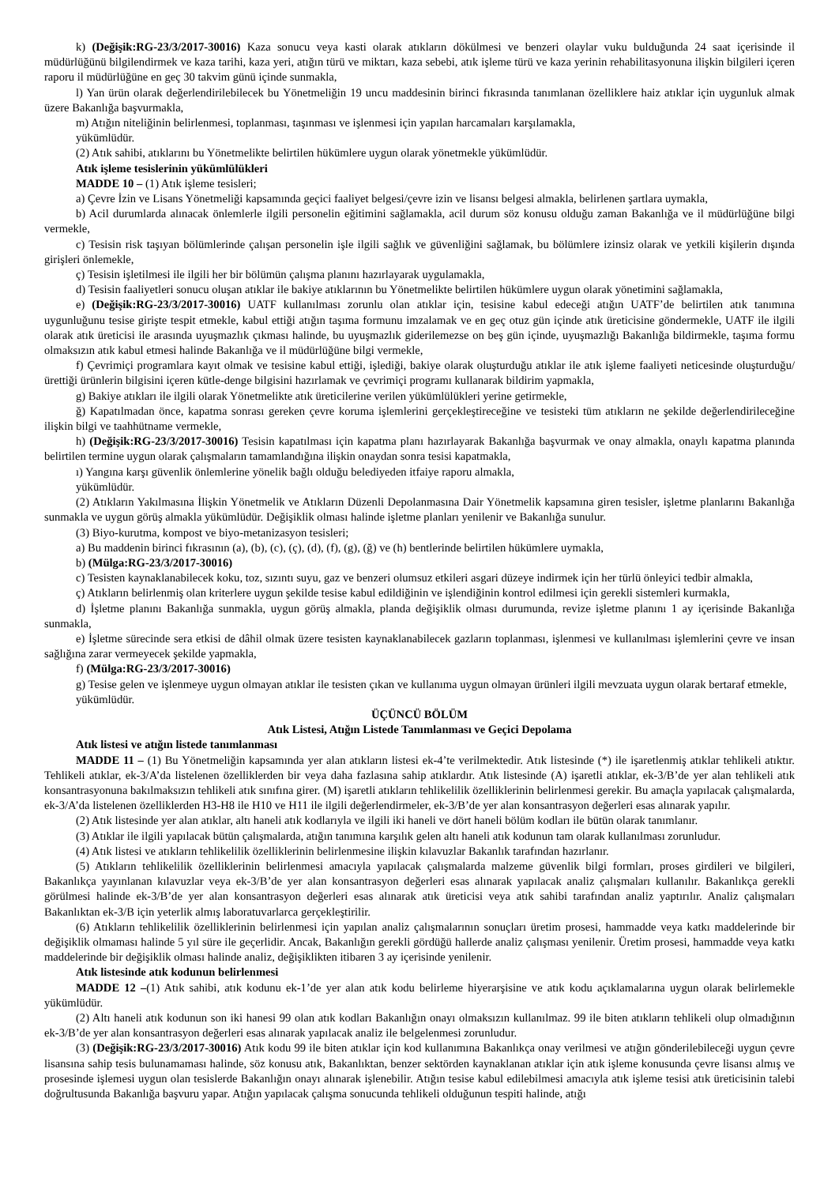k) (Değişik:RG-23/3/2017-30016) Kaza sonucu veya kasti olarak atıkların dökülmesi ve benzeri olaylar vuku bulduğunda 24 saat içerisinde il müdürlüğünü bilgilendirmek ve kaza tarihi, kaza yeri, atığın türü ve miktarı, kaza sebebi, atık işleme türü ve kaza yerinin rehabilitasyonuna ilişkin bilgileri içeren raporu il müdürlüğüne en geç 30 takvim günü içinde sunmakla,
l) Yan ürün olarak değerlendirilebilecek bu Yönetmeliğin 19 uncu maddesinin birinci fıkrasında tanımlanan özelliklere haiz atıklar için uygunluk almak üzere Bakanlığa başvurmakla,
m) Atığın niteliğinin belirlenmesi, toplanması, taşınması ve işlenmesi için yapılan harcamaları karşılamakla,
yükümlüdür.
(2) Atık sahibi, atıklarını bu Yönetmelikte belirtilen hükümlere uygun olarak yönetmekle yükümlüdür.
Atık işleme tesislerinin yükümlülükleri
MADDE 10 – (1) Atık işleme tesisleri;
a) Çevre İzin ve Lisans Yönetmeliği kapsamında geçici faaliyet belgesi/çevre izin ve lisansı belgesi almakla, belirlenen şartlara uymakla,
b) Acil durumlarda alınacak önlemlerle ilgili personelin eğitimini sağlamakla, acil durum söz konusu olduğu zaman Bakanlığa ve il müdürlüğüne bilgi vermekle,
c) Tesisin risk taşıyan bölümlerinde çalışan personelin işle ilgili sağlık ve güvenliğini sağlamak, bu bölümlere izinsiz olarak ve yetkili kişilerin dışında girişleri önlemekle,
ç) Tesisin işletilmesi ile ilgili her bir bölümün çalışma planını hazırlayarak uygulamakla,
d) Tesisin faaliyetleri sonucu oluşan atıklar ile bakiye atıklarının bu Yönetmelikte belirtilen hükümlere uygun olarak yönetimini sağlamakla,
e) (Değişik:RG-23/3/2017-30016) UATF kullanılması zorunlu olan atıklar için, tesisine kabul edeceği atığın UATF’de belirtilen atık tanımına uygunluğunu tesise girişte tespit etmekle, kabul ettiği atığın taşıma formunu imzalamak ve en geç otuz gün içinde atık üreticisine göndermekle, UATF ile ilgili olarak atık üreticisi ile arasında uyuşmazlık çıkması halinde, bu uyuşmazlık giderilemezse on beş gün içinde, uyuşmazlığı Bakanlığa bildirmekle, taşıma formu olmaksızın atık kabul etmesi halinde Bakanlığa ve il müdürlüğüne bilgi vermekle,
f) Çevrimiçi programlara kayıt olmak ve tesisine kabul ettiği, işlediği, bakiye olarak oluşturduğu atıklar ile atık işleme faaliyeti neticesinde oluşturduğu/ürettiği ürünlerin bilgisini içeren kütle-denge bilgisini hazırlamak ve çevrimiçi programı kullanarak bildirim yapmakla,
g) Bakiye atıkları ile ilgili olarak Yönetmelikte atık üreticilerine verilen yükümlülükleri yerine getirmekle,
ğ) Kapatılmadan önce, kapatma sonrası gereken çevre koruma işlemlerini gerçekleştireceğine ve tesisteki tüm atıkların ne şekilde değerlendirileceğine ilişkin bilgi ve taahhütname vermekle,
h) (Değişik:RG-23/3/2017-30016) Tesisin kapatılması için kapatma planı hazırlayarak Bakanlığa başvurmak ve onay almakla, onaylı kapatma planında belirtilen termine uygun olarak çalışmaların tamamlandığına ilişkin onaydan sonra tesisi kapatmakla,
ı) Yangına karşı güvenlik önlemlerine yönelik bağlı olduğu belediyeden itfaiye raporu almakla,
yükümlüdür.
(2) Atıkların Yakılmasına İlişkin Yönetmelik ve Atıkların Düzenli Depolanmasına Dair Yönetmelik kapsamına giren tesisler, işletme planlarını Bakanlığa sunmakla ve uygun görüş almakla yükümlüdür. Değişiklik olması halinde işletme planları yenilenir ve Bakanlığa sunulur.
(3) Biyo-kurutma, kompost ve biyo-metanizasyon tesisleri;
a) Bu maddenin birinci fıkrasının (a), (b), (c), (ç), (d), (f), (g), (ğ) ve (h) bentlerinde belirtilen hükümlere uymakla,
b) (Mülga:RG-23/3/2017-30016)
c) Tesisten kaynaklanabilecek koku, toz, sızıntı suyu, gaz ve benzeri olumsuz etkileri asgari düzeye indirmek için her türlü önleyici tedbir almakla,
ç) Atıkların belirlenmiş olan kriterlere uygun şekilde tesise kabul edildiğinin ve işlendiğinin kontrol edilmesi için gerekli sistemleri kurmakla,
d) İşletme planını Bakanlığa sunmakla, uygun görüş almakla, planda değişiklik olması durumunda, revize işletme planını 1 ay içerisinde Bakanlığa sunmakla,
e) İşletme sürecinde sera etkisi de dâhil olmak üzere tesisten kaynaklanabilecek gazların toplanması, işlenmesi ve kullanılması işlemlerini çevre ve insan sağlığına zarar vermeyecek şekilde yapmakla,
f) (Mülga:RG-23/3/2017-30016)
g) Tesise gelen ve işlenmeye uygun olmayan atıklar ile tesisten çıkan ve kullanıma uygun olmayan ürünleri ilgili mevzuata uygun olarak bertaraf etmekle,
yükümlüdür.
ÜÇÜNCÜ BÖLÜM
Atık Listesi, Atığın Listede Tanımlanması ve Geçici Depolama
Atık listesi ve atığın listede tanımlanması
MADDE 11 – (1) Bu Yönetmeliğin kapsamında yer alan atıkların listesi ek-4’te verilmektedir. Atık listesinde (*) ile işaretlenmiş atıklar tehlikeli atıktır. Tehlikeli atıklar, ek-3/A’da listelenen özelliklerden bir veya daha fazlasına sahip atıklardır. Atık listesinde (A) işaretli atıklar, ek-3/B’de yer alan tehlikeli atık konsantrasyonuna bakılmaksızın tehlikeli atık sınıfına girer. (M) işaretli atıkların tehlikelilik özelliklerinin belirlenmesi gerekir. Bu amaçla yapılacak çalışmalarda, ek-3/A’da listelenen özelliklerden H3-H8 ile H10 ve H11 ile ilgili değerlendirmeler, ek-3/B’de yer alan konsantrasyon değerleri esas alınarak yapılır.
(2) Atık listesinde yer alan atıklar, altı haneli atık kodlarıyla ve ilgili iki haneli ve dört haneli bölüm kodları ile bütün olarak tanımlanır.
(3) Atıklar ile ilgili yapılacak bütün çalışmalarda, atığın tanımına karşılık gelen altı haneli atık kodunun tam olarak kullanılması zorunludur.
(4) Atık listesi ve atıkların tehlikelilik özelliklerinin belirlenmesine ilişkin kılavuzlar Bakanlık tarafından hazırlanır.
(5) Atıkların tehlikelilik özelliklerinin belirlenmesi amacıyla yapılacak çalışmalarda malzeme güvenlik bilgi formları, proses girdileri ve bilgileri, Bakanlıkça yayınlanan kılavuzlar veya ek-3/B’de yer alan konsantrasyon değerleri esas alınarak yapılacak analiz çalışmaları kullanılır. Bakanlıkça gerekli görülmesi halinde ek-3/B’de yer alan konsantrasyon değerleri esas alınarak atık üreticisi veya atık sahibi tarafından analiz yaptırılır. Analiz çalışmaları Bakanlıktan ek-3/B için yeterlik almış laboratuvarlarca gerçekleştirilir.
(6) Atıkların tehlikelilik özelliklerinin belirlenmesi için yapılan analiz çalışmalarının sonuçları üretim prosesi, hammadde veya katkı maddelerinde bir değişiklik olmaması halinde 5 yıl süre ile geçerlidir. Ancak, Bakanlığın gerekli gördüğü hallerde analiz çalışması yenilenir. Üretim prosesi, hammadde veya katkı maddelerinde bir değişiklik olması halinde analiz, değişiklikten itibaren 3 ay içerisinde yenilenir.
Atık listesinde atık kodunun belirlenmesi
MADDE 12 –(1) Atık sahibi, atık kodunu ek-1’de yer alan atık kodu belirleme hiyerarşisine ve atık kodu açıklamalarına uygun olarak belirlemekle yükümlüdür.
(2) Altı haneli atık kodunun son iki hanesi 99 olan atık kodları Bakanlığın onayı olmaksızın kullanılmaz. 99 ile biten atıkların tehlikeli olup olmadığının ek-3/B’de yer alan konsantrasyon değerleri esas alınarak yapılacak analiz ile belgelenmesi zorunludur.
(3) (Değişik:RG-23/3/2017-30016) Atık kodu 99 ile biten atıklar için kod kullanımına Bakanlıkça onay verilmesi ve atığın gönderilebileceği uygun çevre lisansına sahip tesis bulunamaması halinde, söz konusu atık, Bakanlıktan, benzer sektörden kaynaklanan atıklar için atık işleme konusunda çevre lisansı almış ve prosesinde işlemesi uygun olan tesislerde Bakanlığın onayı alınarak işlenebilir. Atığın tesise kabul edilebilmesi amacıyla atık işleme tesisi atık üreticisinin talebi doğrultusunda Bakanlığa başvuru yapar. Atığın yapılacak çalışma sonucunda tehlikeli olduğunun tespiti halinde, atığı